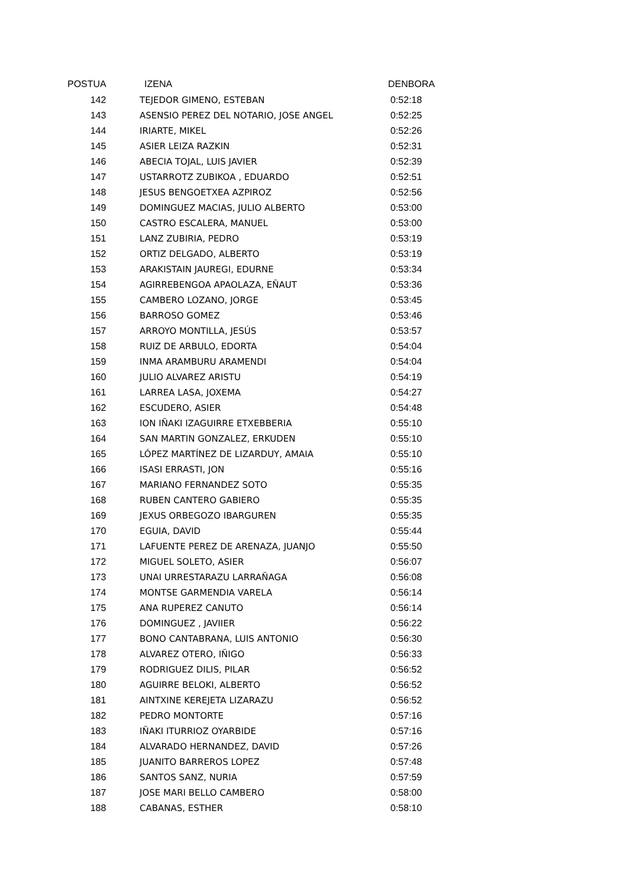| POSTUA | IZENA | DENBORA |
| --- | --- | --- |
| 142 | TEJEDOR GIMENO, ESTEBAN | 0:52:18 |
| 143 | ASENSIO PEREZ DEL NOTARIO, JOSE ANGEL | 0:52:25 |
| 144 | IRIARTE, MIKEL | 0:52:26 |
| 145 | ASIER LEIZA RAZKIN | 0:52:31 |
| 146 | ABECIA TOJAL, LUIS JAVIER | 0:52:39 |
| 147 | USTARROTZ ZUBIKOA , EDUARDO | 0:52:51 |
| 148 | JESUS BENGOETXEA AZPIROZ | 0:52:56 |
| 149 | DOMINGUEZ MACIAS, JULIO ALBERTO | 0:53:00 |
| 150 | CASTRO ESCALERA, MANUEL | 0:53:00 |
| 151 | LANZ ZUBIRIA, PEDRO | 0:53:19 |
| 152 | ORTIZ DELGADO, ALBERTO | 0:53:19 |
| 153 | ARAKISTAIN JAUREGI, EDURNE | 0:53:34 |
| 154 | AGIRREBENGOA APAOLAZA, EÑAUT | 0:53:36 |
| 155 | CAMBERO LOZANO, JORGE | 0:53:45 |
| 156 | BARROSO GOMEZ | 0:53:46 |
| 157 | ARROYO MONTILLA, JESÚS | 0:53:57 |
| 158 | RUIZ DE ARBULO, EDORTA | 0:54:04 |
| 159 | INMA ARAMBURU ARAMENDI | 0:54:04 |
| 160 | JULIO ALVAREZ ARISTU | 0:54:19 |
| 161 | LARREA LASA, JOXEMA | 0:54:27 |
| 162 | ESCUDERO, ASIER | 0:54:48 |
| 163 | ION IÑAKI IZAGUIRRE ETXEBBERIA | 0:55:10 |
| 164 | SAN MARTIN GONZALEZ, ERKUDEN | 0:55:10 |
| 165 | LÓPEZ MARTÍNEZ DE LIZARDUY, AMAIA | 0:55:10 |
| 166 | ISASI ERRASTI, JON | 0:55:16 |
| 167 | MARIANO FERNANDEZ SOTO | 0:55:35 |
| 168 | RUBEN CANTERO GABIERO | 0:55:35 |
| 169 | JEXUS ORBEGOZO IBARGUREN | 0:55:35 |
| 170 | EGUIA, DAVID | 0:55:44 |
| 171 | LAFUENTE PEREZ DE ARENAZA, JUANJO | 0:55:50 |
| 172 | MIGUEL SOLETO, ASIER | 0:56:07 |
| 173 | UNAI URRESTARAZU LARRAÑAGA | 0:56:08 |
| 174 | MONTSE GARMENDIA VARELA | 0:56:14 |
| 175 | ANA RUPEREZ CANUTO | 0:56:14 |
| 176 | DOMINGUEZ , JAVIIER | 0:56:22 |
| 177 | BONO CANTABRANA, LUIS ANTONIO | 0:56:30 |
| 178 | ALVAREZ OTERO, IÑIGO | 0:56:33 |
| 179 | RODRIGUEZ DILIS, PILAR | 0:56:52 |
| 180 | AGUIRRE BELOKI, ALBERTO | 0:56:52 |
| 181 | AINTXINE KEREJETA LIZARAZU | 0:56:52 |
| 182 | PEDRO MONTORTE | 0:57:16 |
| 183 | IÑAKI ITURRIOZ OYARBIDE | 0:57:16 |
| 184 | ALVARADO HERNANDEZ, DAVID | 0:57:26 |
| 185 | JUANITO BARREROS LOPEZ | 0:57:48 |
| 186 | SANTOS SANZ, NURIA | 0:57:59 |
| 187 | JOSE MARI BELLO CAMBERO | 0:58:00 |
| 188 | CABANAS, ESTHER | 0:58:10 |